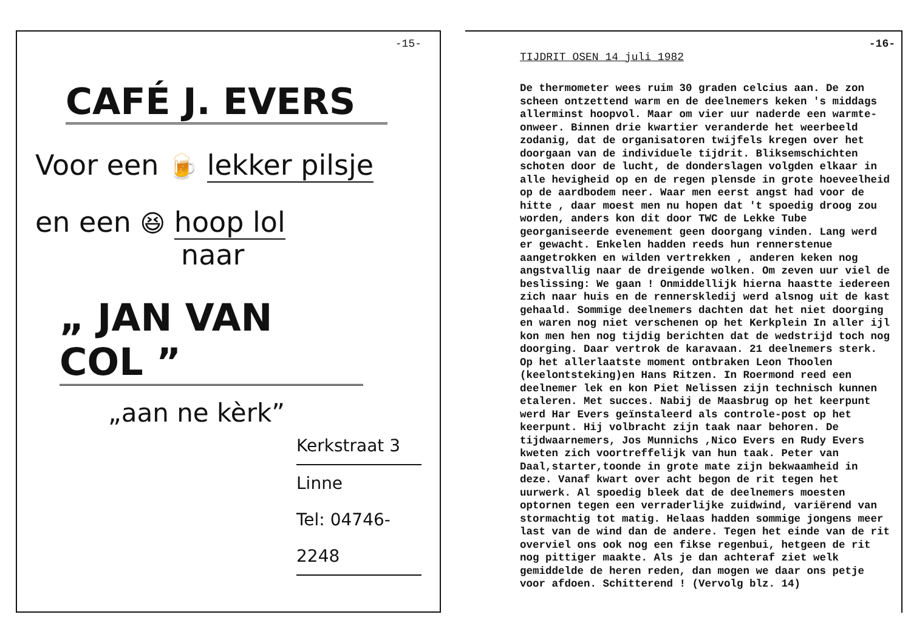-15-
CAFÉ J. EVERS
Voor een 🍺 lekker pilsje
en een 😆 hoop lol
naar
„ JAN VAN COL ”
„aan ne kèrk”
Kerkstraat 3
Linne
Tel: 04746- 2248
-16-
TIJDRIT OSEN 14 juli 1982
De thermometer wees ruim 30 graden celcius aan. De zon scheen ontzettend warm en de deelnemers keken 's middags allerminst hoopvol. Maar om vier uur naderde een warmte-onweer. Binnen drie kwartier veranderde het weerbeeld zodanig, dat de organisatoren twijfels kregen over het doorgaan van de individuele tijdrit. Bliksemschichten schoten door de lucht, de donderslagen volgden elkaar in alle hevigheid op en de regen plensde in grote hoeveelheid op de aardbodem neer. Waar men eerst angst had voor de hitte , daar moest men nu hopen dat 't spoedig droog zou worden, anders kon dit door TWC de Lekke Tube georganiseerde evenement geen doorgang vinden. Lang werd er gewacht. Enkelen hadden reeds hun rennerstenue aangetrokken en wilden vertrekken , anderen keken nog angstvallig naar de dreigende wolken. Om zeven uur viel de beslissing: We gaan ! Onmiddellijk hierna haastte iedereen zich naar huis en de rennerskledij werd alsnog uit de kast gehaald. Sommige deelnemers dachten dat het niet doorging en waren nog niet verschenen op het Kerkplein In aller ijl kon men hen nog tijdig berichten dat de wedstrijd toch nog doorging. Daar vertrok de karavaan. 21 deelnemers sterk. Op het allerlaatste moment ontbraken Leon Thoolen (keelontsteking)en Hans Ritzen. In Roermond reed een deelnemer lek en kon Piet Nelissen zijn technisch kunnen etaleren. Met succes. Nabij de Maasbrug op het keerpunt werd Har Evers geïnstaleerd als controle-post op het keerpunt. Hij volbracht zijn taak naar behoren. De tijdwaarnemers, Jos Munnichs ,Nico Evers en Rudy Evers kweten zich voortreffelijk van hun taak. Peter van Daal,starter,toonde in grote mate zijn bekwaamheid in deze. Vanaf kwart over acht begon de rit tegen het uurwerk. Al spoedig bleek dat de deelnemers moesten optornen tegen een verraderlijke zuidwind, variërend van stormachtig tot matig. Helaas hadden sommige jongens meer last van de wind dan de andere. Tegen het einde van de rit overviel ons ook nog een fikse regenbui, hetgeen de rit nog pittiger maakte. Als je dan achteraf ziet welk gemiddelde de heren reden, dan mogen we daar ons petje voor afdoen. Schitterend ! (Vervolg blz. 14)